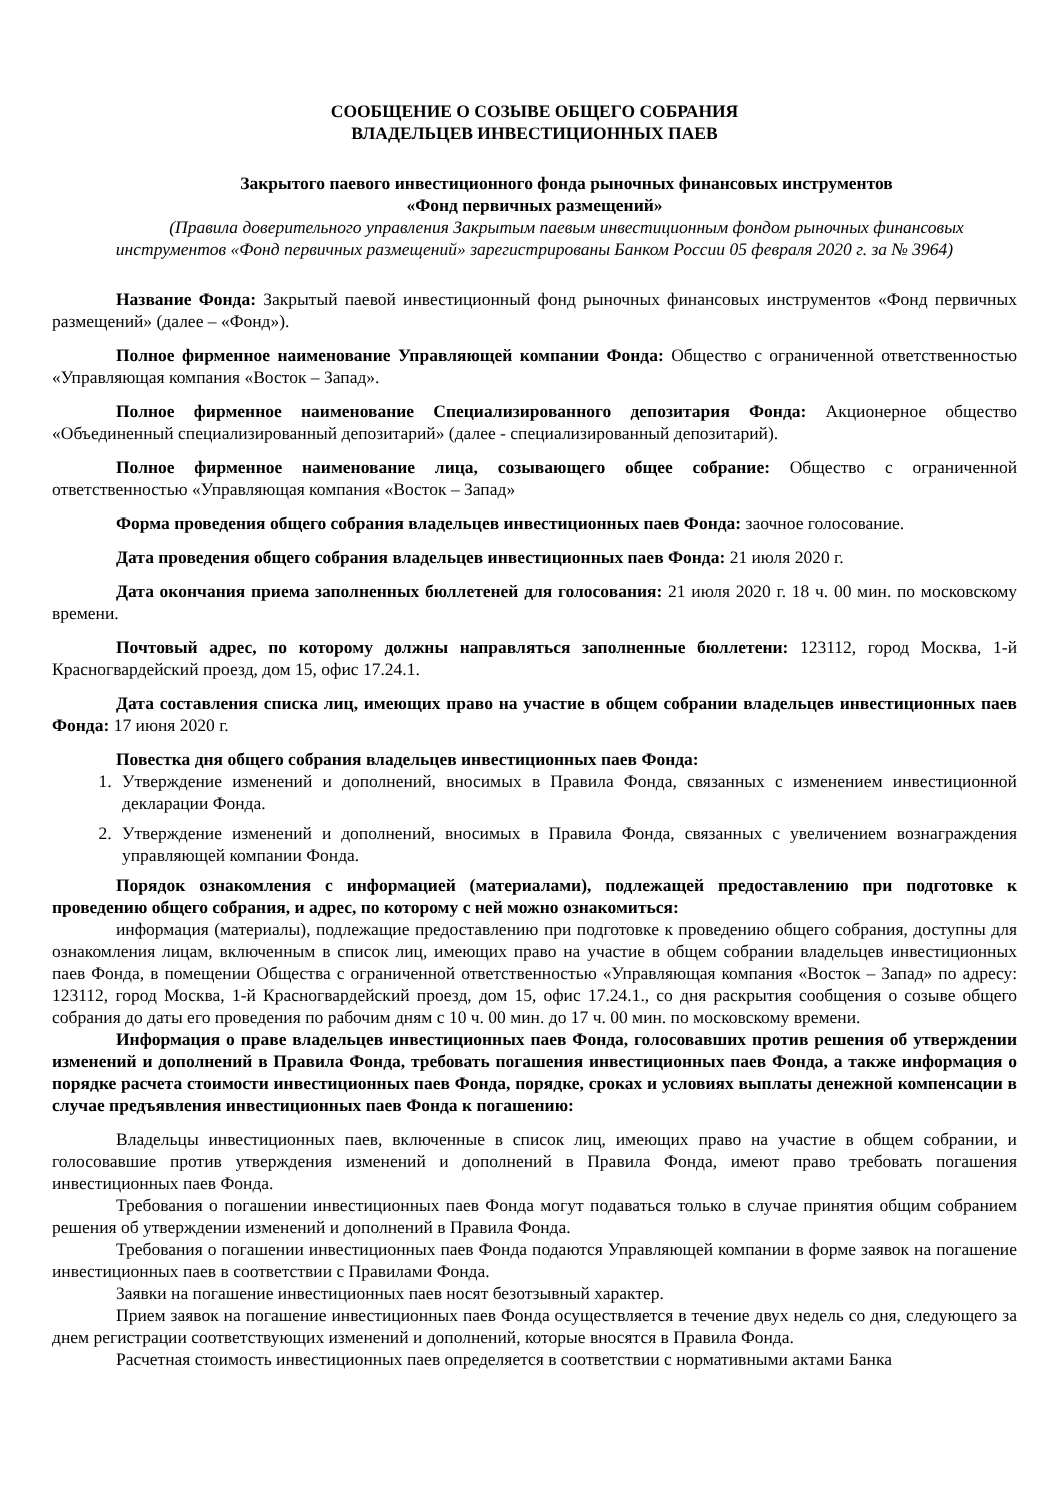СООБЩЕНИЕ О СОЗЫВЕ ОБЩЕГО СОБРАНИЯ
ВЛАДЕЛЬЦЕВ ИНВЕСТИЦИОННЫХ ПАЕВ
Закрытого паевого инвестиционного фонда рыночных финансовых инструментов
«Фонд первичных размещений»
(Правила доверительного управления Закрытым паевым инвестиционным фондом рыночных финансовых инструментов «Фонд первичных размещений» зарегистрированы Банком России 05 февраля 2020 г. за № 3964)
Название Фонда: Закрытый паевой инвестиционный фонд рыночных финансовых инструментов «Фонд первичных размещений» (далее – «Фонд»).
Полное фирменное наименование Управляющей компании Фонда: Общество с ограниченной ответственностью «Управляющая компания «Восток – Запад».
Полное фирменное наименование Специализированного депозитария Фонда: Акционерное общество «Объединенный специализированный депозитарий» (далее - специализированный депозитарий).
Полное фирменное наименование лица, созывающего общее собрание: Общество с ограниченной ответственностью «Управляющая компания «Восток – Запад»
Форма проведения общего собрания владельцев инвестиционных паев Фонда: заочное голосование.
Дата проведения общего собрания владельцев инвестиционных паев Фонда: 21 июля 2020 г.
Дата окончания приема заполненных бюллетеней для голосования: 21 июля 2020 г. 18 ч. 00 мин. по московскому времени.
Почтовый адрес, по которому должны направляться заполненные бюллетени: 123112, город Москва, 1-й Красногвардейский проезд, дом 15, офис 17.24.1.
Дата составления списка лиц, имеющих право на участие в общем собрании владельцев инвестиционных паев Фонда: 17 июня 2020 г.
Повестка дня общего собрания владельцев инвестиционных паев Фонда:
1. Утверждение изменений и дополнений, вносимых в Правила Фонда, связанных с изменением инвестиционной декларации Фонда.
2. Утверждение изменений и дополнений, вносимых в Правила Фонда, связанных с увеличением вознаграждения управляющей компании Фонда.
Порядок ознакомления с информацией (материалами), подлежащей предоставлению при подготовке к проведению общего собрания, и адрес, по которому с ней можно ознакомиться:
информация (материалы), подлежащие предоставлению при подготовке к проведению общего собрания, доступны для ознакомления лицам, включенным в список лиц, имеющих право на участие в общем собрании владельцев инвестиционных паев Фонда, в помещении Общества с ограниченной ответственностью «Управляющая компания «Восток – Запад» по адресу: 123112, город Москва, 1-й Красногвардейский проезд, дом 15, офис 17.24.1., со дня раскрытия сообщения о созыве общего собрания до даты его проведения по рабочим дням с 10 ч. 00 мин. до 17 ч. 00 мин. по московскому времени.
Информация о праве владельцев инвестиционных паев Фонда, голосовавших против решения об утверждении изменений и дополнений в Правила Фонда, требовать погашения инвестиционных паев Фонда, а также информация о порядке расчета стоимости инвестиционных паев Фонда, порядке, сроках и условиях выплаты денежной компенсации в случае предъявления инвестиционных паев Фонда к погашению:
Владельцы инвестиционных паев, включенные в список лиц, имеющих право на участие в общем собрании, и голосовавшие против утверждения изменений и дополнений в Правила Фонда, имеют право требовать погашения инвестиционных паев Фонда.
Требования о погашении инвестиционных паев Фонда могут подаваться только в случае принятия общим собранием решения об утверждении изменений и дополнений в Правила Фонда.
Требования о погашении инвестиционных паев Фонда подаются Управляющей компании в форме заявок на погашение инвестиционных паев в соответствии с Правилами Фонда.
Заявки на погашение инвестиционных паев носят безотзывный характер.
Прием заявок на погашение инвестиционных паев Фонда осуществляется в течение двух недель со дня, следующего за днем регистрации соответствующих изменений и дополнений, которые вносятся в Правила Фонда.
Расчетная стоимость инвестиционных паев определяется в соответствии с нормативными актами Банка